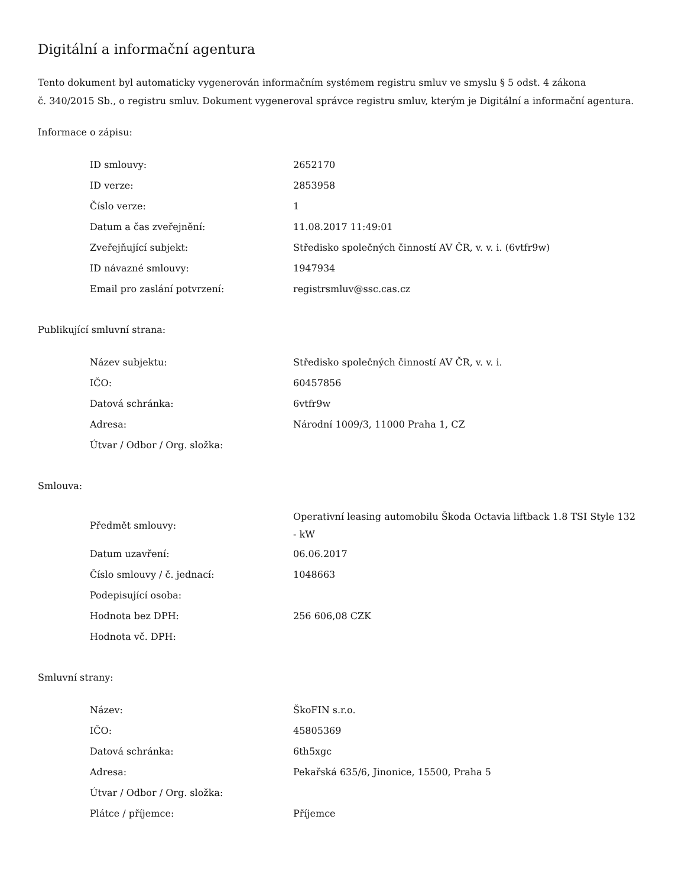Digitální a informační agentura
Tento dokument byl automaticky vygenerován informačním systémem registru smluv ve smyslu § 5 odst. 4 zákona
č. 340/2015 Sb., o registru smluv. Dokument vygeneroval správce registru smluv, kterým je Digitální a informační agentura.
Informace o zápisu:
| ID smlouvy: | 2652170 |
| ID verze: | 2853958 |
| Číslo verze: | 1 |
| Datum a čas zveřejnění: | 11.08.2017 11:49:01 |
| Zveřejňující subjekt: | Středisko společných činností AV ČR, v. v. i. (6vtfr9w) |
| ID návazné smlouvy: | 1947934 |
| Email pro zaslání potvrzení: | registrsmluv@ssc.cas.cz |
Publikující smluvní strana:
| Název subjektu: | Středisko společných činností AV ČR, v. v. i. |
| IČO: | 60457856 |
| Datová schránka: | 6vtfr9w |
| Adresa: | Národní 1009/3, 11000 Praha 1, CZ |
| Útvar / Odbor / Org. složka: | |
Smlouva:
| Předmět smlouvy: | Operativní leasing automobilu Škoda Octavia liftback 1.8 TSI Style 132 - kW |
| Datum uzavření: | 06.06.2017 |
| Číslo smlouvy / č. jednací: | 1048663 |
| Podepisující osoba: | |
| Hodnota bez DPH: | 256 606,08 CZK |
| Hodnota vč. DPH: | |
Smluvní strany:
| Název: | ŠkoFIN s.r.o. |
| IČO: | 45805369 |
| Datová schránka: | 6th5xgc |
| Adresa: | Pekařská 635/6, Jinonice, 15500, Praha 5 |
| Útvar / Odbor / Org. složka: | |
| Plátce / příjemce: | Příjemce |